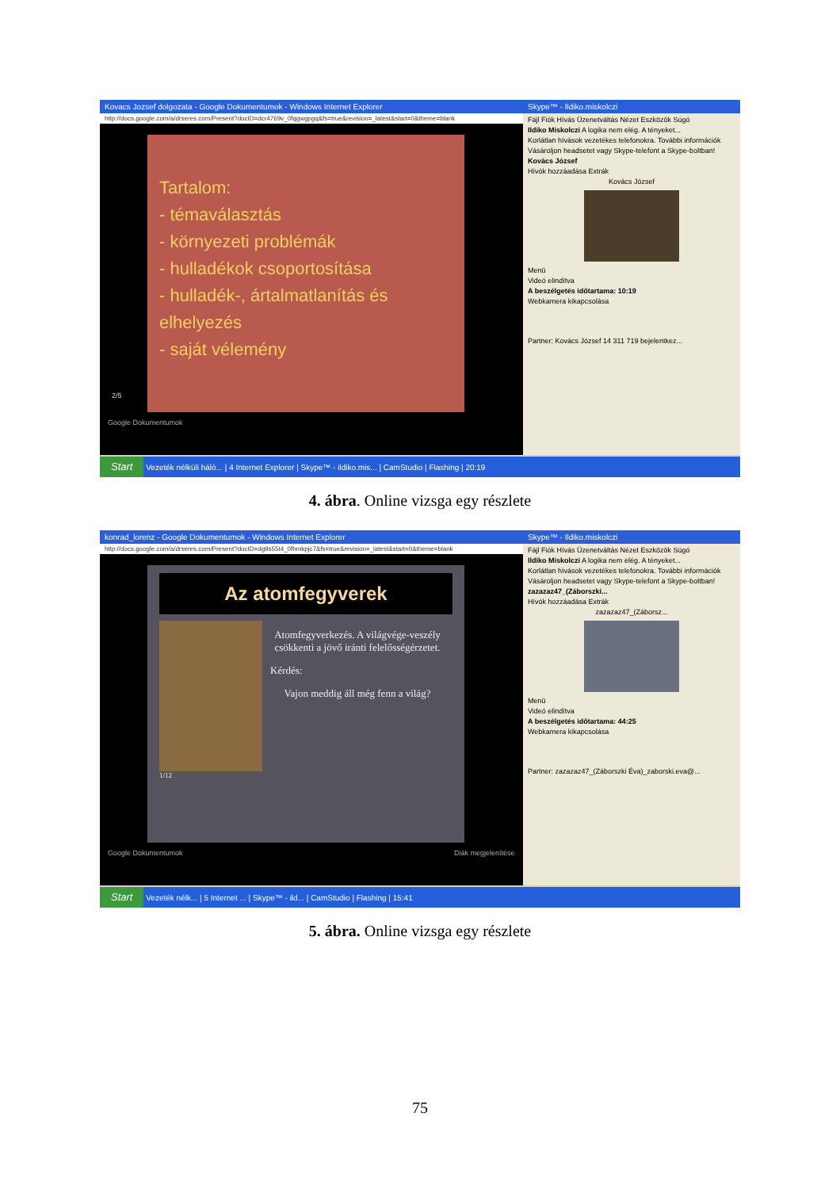Kovacs Jozsef dolgozata - Google Dokumentumok - Windows Internet Explorer
http://docs.google.com/a/drseres.com/Present?docID=dcr4769v_0fqgwgpgq&fs=true&revision=_latest&start=0&theme=blank
Tartalom:
- témaválasztás
- környezeti problémák
- hulladékok csoportosítása
- hulladék-, ártalmatlanítás és elhelyezés
- saját vélemény
Google Dokumentumok
2/5
Skype™ - Ildiko.miskolczi
Fájl Fiók Hívás Üzenetváltás Nézet Eszközök Súgó
Ildiko Miskolczi A logika nem elég. A tényeket...
Korlátlan hívások vezetékes telefonokra. További információk
Vásároljon headsetet vagy Skype-telefont a Skype-boltban!
Kovács József
Hívók hozzáadása Extrák
Kovács József
Menü
Videó elindítva
A beszélgetés időtartama: 10:19
Webkamera kikapcsolása
Partner: Kovács József 14 311 719 bejelentkez...
Start Vezeték nélküli háló... | 4 Internet Explorer | Skype™ - ildiko.mis... | CamStudio | Flashing | 20:19
4. ábra. Online vizsga egy részlete
konrad_lorenz - Google Dokumentumok - Windows Internet Explorer
http://docs.google.com/a/drseres.com/Present?docID=dg9s55t4_0fhmkpjc7&fs=true&revision=_latest&start=0&theme=blank
Az atomfegyverek
Atomfegyverkezés. A világvége-veszély csökkenti a jövő iránti felelősségérzetet.
Kérdés:
Vajon meddig áll még fenn a világ?
1/12
Google Dokumentumok Diák megjelenítése
Skype™ - Ildiko.miskolczi
Fájl Fiók Hívás Üzenetváltás Nézet Eszközök Súgó
Ildiko Miskolczi A logika nem elég. A tényeket...
Korlátlan hívások vezetékes telefonokra. További információk
Vásároljon headsetet vagy Skype-telefont a Skype-boltban!
zazazaz47_(Záborszki...
Hívók hozzáadása Extrák
zazazaz47_(Záborsz...
Menü
Videó elindítva
A beszélgetés időtartama: 44:25
Webkamera kikapcsolása
Partner: zazazaz47_(Záborszki Éva)_zaborski.eva@...
Start Vezeték nélk... | 5 Internet ... | Skype™ - ild... | CamStudio | Flashing | 15:41
5. ábra. Online vizsga egy részlete
75